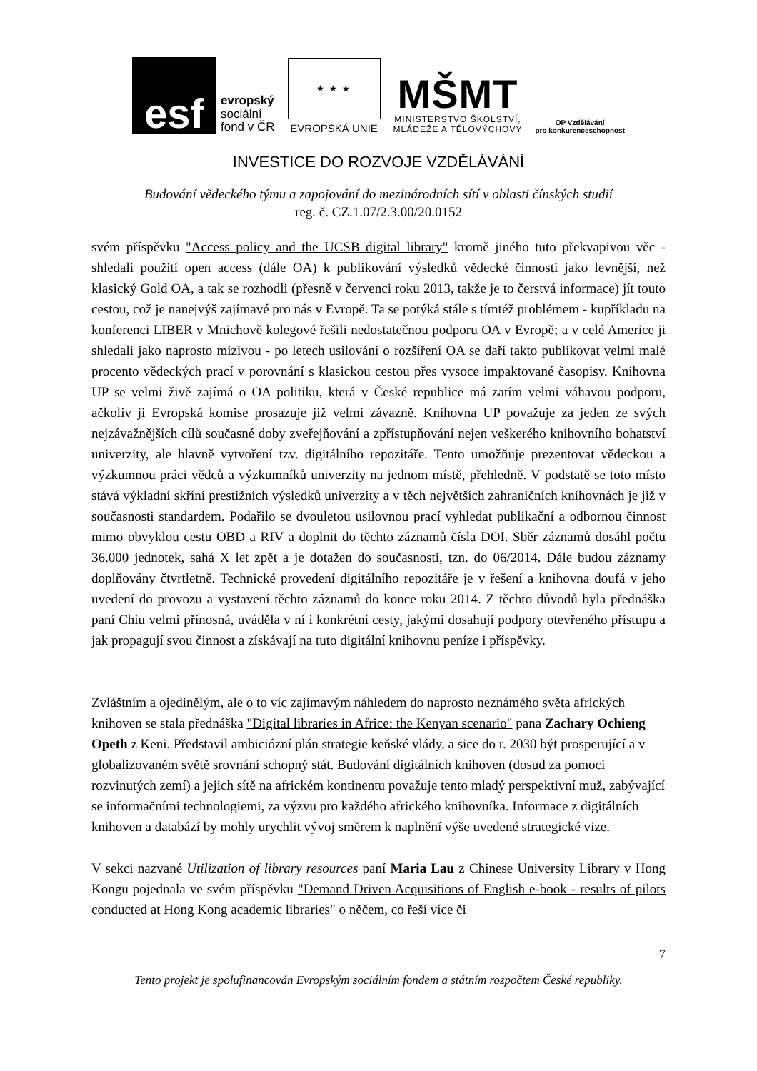esf
evropský
sociální
fond v ČR
★ ★ ★
EVROPSKÁ UNIE
MŠMT
MINISTERSTVO ŠKOLSTVÍ,
MLÁDEŽE A TĚLOVÝCHOVY
OP Vzdělávání
pro konkurenceschopnost
INVESTICE DO ROZVOJE VZDĚLÁVÁNÍ
Budování vědeckého týmu a zapojování do mezinárodních sítí v oblasti čínských studií
reg. č. CZ.1.07/2.3.00/20.0152
svém příspěvku "Access policy and the UCSB digital library" kromě jiného tuto překvapivou věc - shledali použití open access (dále OA) k publikování výsledků vědecké činnosti jako levnější, než klasický Gold OA, a tak se rozhodli (přesně v červenci roku 2013, takže je to čerstvá informace) jít touto cestou, což je nanejvýš zajímavé pro nás v Evropě. Ta se potýká stále s tímtéž problémem - kupříkladu na konferenci LIBER v Mnichově kolegové řešili nedostatečnou podporu OA v Evropě; a v celé Americe ji shledali jako naprosto mizivou - po letech usilování o rozšíření OA se daří takto publikovat velmi malé procento vědeckých prací v porovnání s klasickou cestou přes vysoce impaktované časopisy. Knihovna UP se velmi živě zajímá o OA politiku, která v České republice má zatím velmi váhavou podporu, ačkoliv ji Evropská komise prosazuje již velmi závazně. Knihovna UP považuje za jeden ze svých nejzávažnějších cílů současné doby zveřejňování a zpřístupňování nejen veškerého knihovního bohatství univerzity, ale hlavně vytvoření tzv. digitálního repozitáře. Tento umožňuje prezentovat vědeckou a výzkumnou práci vědců a výzkumníků univerzity na jednom místě, přehledně. V podstatě se toto místo stává výkladní skříní prestižních výsledků univerzity a v těch největších zahraničních knihovnách je již v současnosti standardem. Podařilo se dvouletou usilovnou prací vyhledat publikační a odbornou činnost mimo obvyklou cestu OBD a RIV a doplnit do těchto záznamů čísla DOI. Sběr záznamů dosáhl počtu 36.000 jednotek, sahá X let zpět a je dotažen do současnosti, tzn. do 06/2014. Dále budou záznamy doplňovány čtvrtletně. Technické provedení digitálního repozitáře je v řešení a knihovna doufá v jeho uvedení do provozu a vystavení těchto záznamů do konce roku 2014. Z těchto důvodů byla přednáška paní Chiu velmi přínosná, uváděla v ní i konkrétní cesty, jakými dosahují podpory otevřeného přístupu a jak propagují svou činnost a získávají na tuto digitální knihovnu peníze i příspěvky.
Zvláštním a ojedinělým, ale o to víc zajímavým náhledem do naprosto neznámého světa afrických knihoven se stala přednáška "Digital libraries in Africe: the Kenyan scenario" pana Zachary Ochieng Opeth z Keni. Představil ambiciózní plán strategie keňské vlády, a sice do r. 2030 být prosperující a v globalizovaném světě srovnání schopný stát. Budování digitálních knihoven (dosud za pomoci rozvinutých zemí) a jejich sítě na africkém kontinentu považuje tento mladý perspektivní muž, zabývající se informačními technologiemi, za výzvu pro každého afrického knihovníka. Informace z digitálních knihoven a databází by mohly urychlit vývoj směrem k naplnění výše uvedené strategické vize.
V sekci nazvané Utilization of library resources paní Maria Lau z Chinese University Library v Hong Kongu pojednala ve svém příspěvku "Demand Driven Acquisitions of English e-book - results of pilots conducted at Hong Kong academic libraries" o něčem, co řeší více či
7
Tento projekt je spolufinancován Evropským sociálním fondem a státním rozpočtem České republiky.